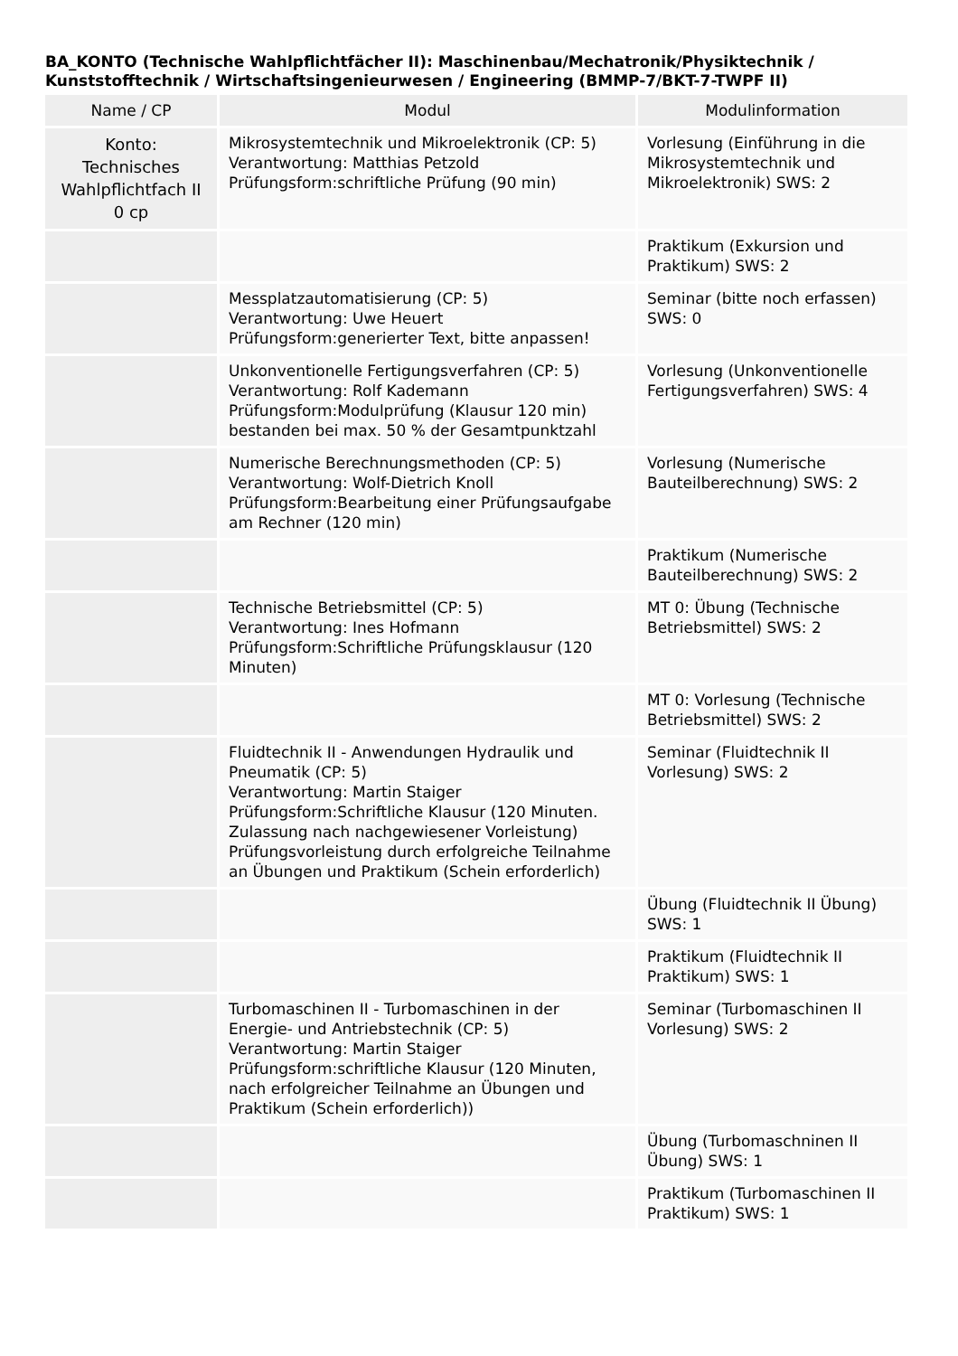BA_KONTO (Technische Wahlpflichtfächer II): Maschinenbau/Mechatronik/Physiktechnik / Kunststofftechnik / Wirtschaftsingenieurwesen / Engineering (BMMP-7/BKT-7-TWPF II)
| Name / CP | Modul | Modulinformation |
| --- | --- | --- |
| Konto: Technisches Wahlpflichtfach II 0 cp | Mikrosystemtechnik und Mikroelektronik (CP: 5) Verantwortung: Matthias Petzold Prüfungsform:schriftliche Prüfung (90 min) | Vorlesung (Einführung in die Mikrosystemtechnik und Mikroelektronik) SWS: 2 |
| | | Praktikum (Exkursion und Praktikum) SWS: 2 |
| | Messplatzautomatisierung (CP: 5) Verantwortung: Uwe Heuert Prüfungsform:generierter Text, bitte anpassen! | Seminar (bitte noch erfassen) SWS: 0 |
| | Unkonventionelle Fertigungsverfahren (CP: 5) Verantwortung: Rolf Kademann Prüfungsform:Modulprüfung (Klausur 120 min) bestanden bei max. 50 % der Gesamtpunktzahl | Vorlesung (Unkonventionelle Fertigungsverfahren) SWS: 4 |
| | Numerische Berechnungsmethoden (CP: 5) Verantwortung: Wolf-Dietrich Knoll Prüfungsform:Bearbeitung einer Prüfungsaufgabe am Rechner (120 min) | Vorlesung (Numerische Bauteilberechnung) SWS: 2 |
| | | Praktikum (Numerische Bauteilberechnung) SWS: 2 |
| | Technische Betriebsmittel (CP: 5) Verantwortung: Ines Hofmann Prüfungsform:Schriftliche Prüfungsklausur (120 Minuten) | MT 0: Übung (Technische Betriebsmittel) SWS: 2 |
| | | MT 0: Vorlesung (Technische Betriebsmittel) SWS: 2 |
| | Fluidtechnik II - Anwendungen Hydraulik und Pneumatik (CP: 5) Verantwortung: Martin Staiger Prüfungsform:Schriftliche Klausur (120 Minuten. Zulassung nach nachgewiesener Vorleistung) Prüfungsvorleistung durch erfolgreiche Teilnahme an Übungen und Praktikum (Schein erforderlich) | Seminar (Fluidtechnik II Vorlesung) SWS: 2 |
| | | Übung (Fluidtechnik II Übung) SWS: 1 |
| | | Praktikum (Fluidtechnik II Praktikum) SWS: 1 |
| | Turbomaschinen II - Turbomaschinen in der Energie- und Antriebstechnik (CP: 5) Verantwortung: Martin Staiger Prüfungsform:schriftliche Klausur (120 Minuten, nach erfolgreicher Teilnahme an Übungen und Praktikum (Schein erforderlich)) | Seminar (Turbomaschinen II Vorlesung) SWS: 2 |
| | | Übung (Turbomaschninen II Übung) SWS: 1 |
| | | Praktikum (Turbomaschinen II Praktikum) SWS: 1 |